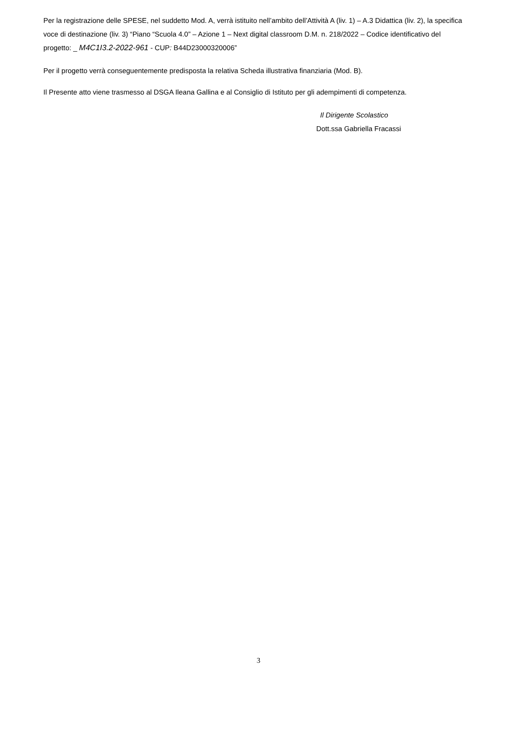Per la registrazione delle SPESE, nel suddetto Mod. A, verrà istituito nell’ambito dell’Attività A (liv. 1) – A.3 Didattica (liv. 2), la specifica voce di destinazione (liv. 3) “Piano “Scuola 4.0” – Azione 1 – Next digital classroom D.M. n. 218/2022 – Codice identificativo del progetto: _ M4C1I3.2-2022-961 - CUP: B44D23000320006”
Per il progetto verrà conseguentemente predisposta la relativa Scheda illustrativa finanziaria (Mod. B).
Il Presente atto viene trasmesso al DSGA Ileana Gallina e al Consiglio di Istituto per gli adempimenti di competenza.
Il Dirigente Scolastico
Dott.ssa Gabriella Fracassi
3